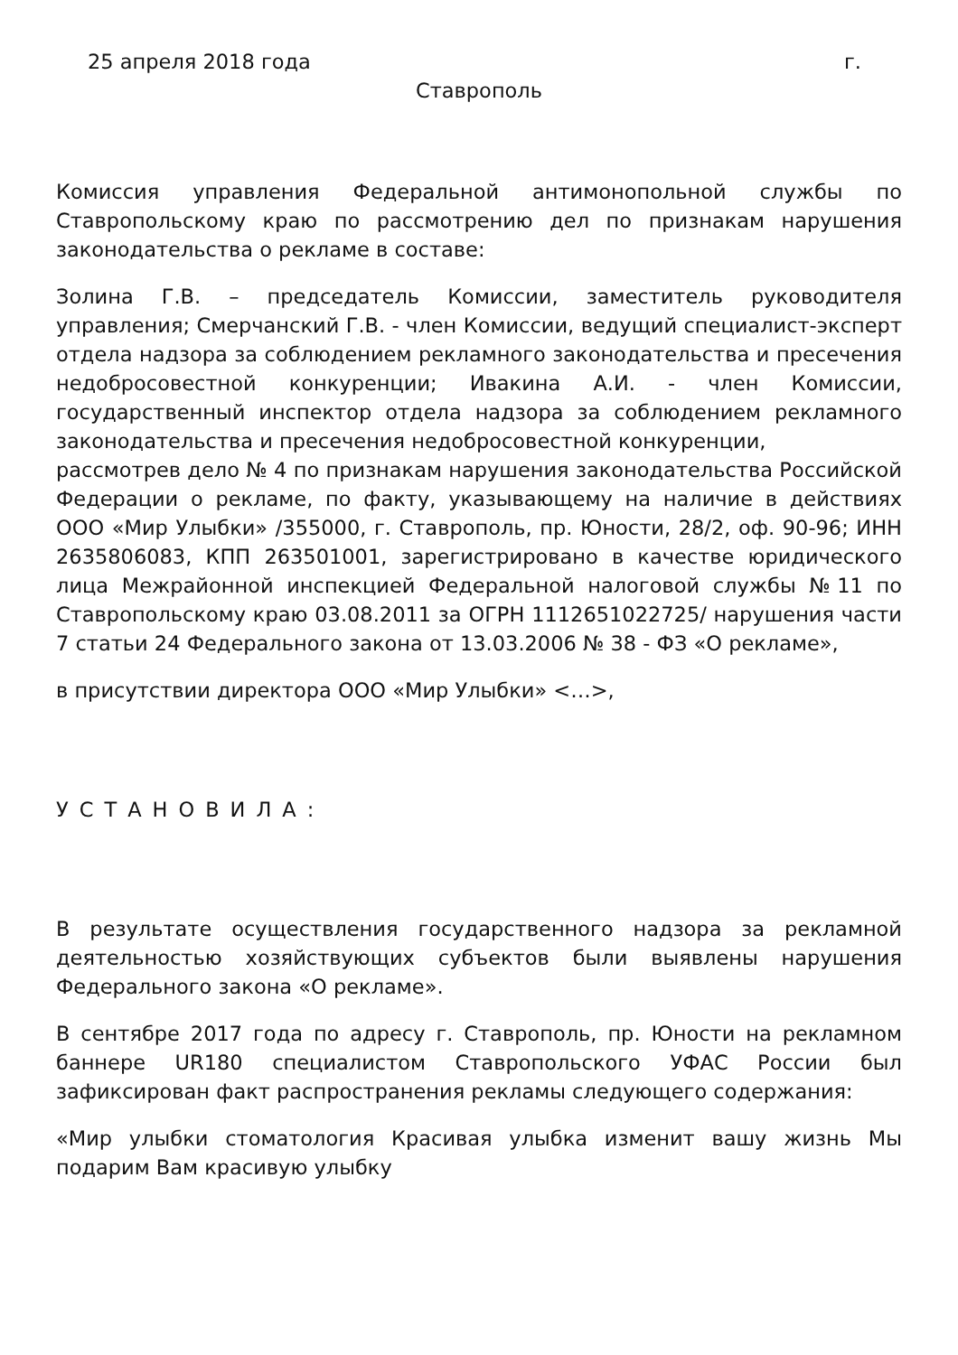25 апреля 2018 года г.
Ставрополь
Комиссия управления Федеральной антимонопольной службы по Ставропольскому краю по рассмотрению дел по признакам нарушения законодательства о рекламе в составе:
Золина Г.В. – председатель Комиссии, заместитель руководителя управления; Смерчанский Г.В. - член Комиссии, ведущий специалист-эксперт отдела надзора за соблюдением рекламного законодательства и пресечения недобросовестной конкуренции; Ивакина А.И. - член Комиссии, государственный инспектор отдела надзора за соблюдением рекламного законодательства и пресечения недобросовестной конкуренции,
рассмотрев дело № 4 по признакам нарушения законодательства Российской Федерации о рекламе, по факту, указывающему на наличие в действиях ООО «Мир Улыбки» /355000, г. Ставрополь, пр. Юности, 28/2, оф. 90-96; ИНН 2635806083, КПП 263501001, зарегистрировано в качестве юридического лица Межрайонной инспекцией Федеральной налоговой службы №11 по Ставропольскому краю 03.08.2011 за ОГРН 1112651022725/ нарушения части 7 статьи 24 Федерального закона от 13.03.2006 № 38 - ФЗ «О рекламе»,
в присутствии директора ООО «Мир Улыбки» <…>,
УСТАНОВИЛА:
В результате осуществления государственного надзора за рекламной деятельностью хозяйствующих субъектов были выявлены нарушения Федерального закона «О рекламе».
В сентябре 2017 года по адресу г. Ставрополь, пр. Юности на рекламном баннере UR180 специалистом Ставропольского УФАС России был зафиксирован факт распространения рекламы следующего содержания:
«Мир улыбки стоматология Красивая улыбка изменит вашу жизнь Мы подарим Вам красивую улыбку